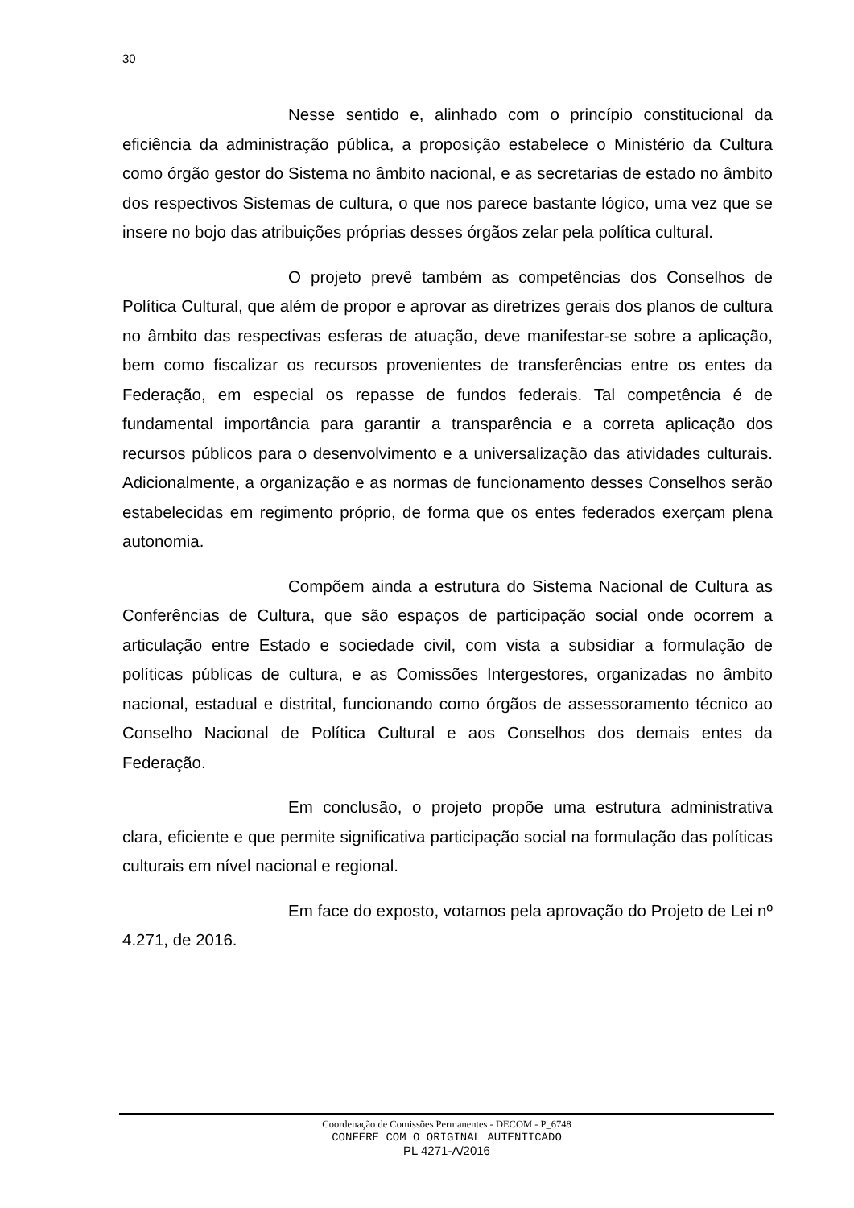30
Nesse sentido e, alinhado com o princípio constitucional da eficiência da administração pública, a proposição estabelece o Ministério da Cultura como órgão gestor do Sistema no âmbito nacional, e as secretarias de estado no âmbito dos respectivos Sistemas de cultura, o que nos parece bastante lógico, uma vez que se insere no bojo das atribuições próprias desses órgãos zelar pela política cultural.
O projeto prevê também as competências dos Conselhos de Política Cultural, que além de propor e aprovar as diretrizes gerais dos planos de cultura no âmbito das respectivas esferas de atuação, deve manifestar-se sobre a aplicação, bem como fiscalizar os recursos provenientes de transferências entre os entes da Federação, em especial os repasse de fundos federais. Tal competência é de fundamental importância para garantir a transparência e a correta aplicação dos recursos públicos para o desenvolvimento e a universalização das atividades culturais. Adicionalmente, a organização e as normas de funcionamento desses Conselhos serão estabelecidas em regimento próprio, de forma que os entes federados exerçam plena autonomia.
Compõem ainda a estrutura do Sistema Nacional de Cultura as Conferências de Cultura, que são espaços de participação social onde ocorrem a articulação entre Estado e sociedade civil, com vista a subsidiar a formulação de políticas públicas de cultura, e as Comissões Intergestores, organizadas no âmbito nacional, estadual e distrital, funcionando como órgãos de assessoramento técnico ao Conselho Nacional de Política Cultural e aos Conselhos dos demais entes da Federação.
Em conclusão, o projeto propõe uma estrutura administrativa clara, eficiente e que permite significativa participação social na formulação das políticas culturais em nível nacional e regional.
Em face do exposto, votamos pela aprovação do Projeto de Lei nº 4.271, de 2016.
Coordenação de Comissões Permanentes - DECOM - P_6748
CONFERE COM O ORIGINAL AUTENTICADO
PL 4271-A/2016